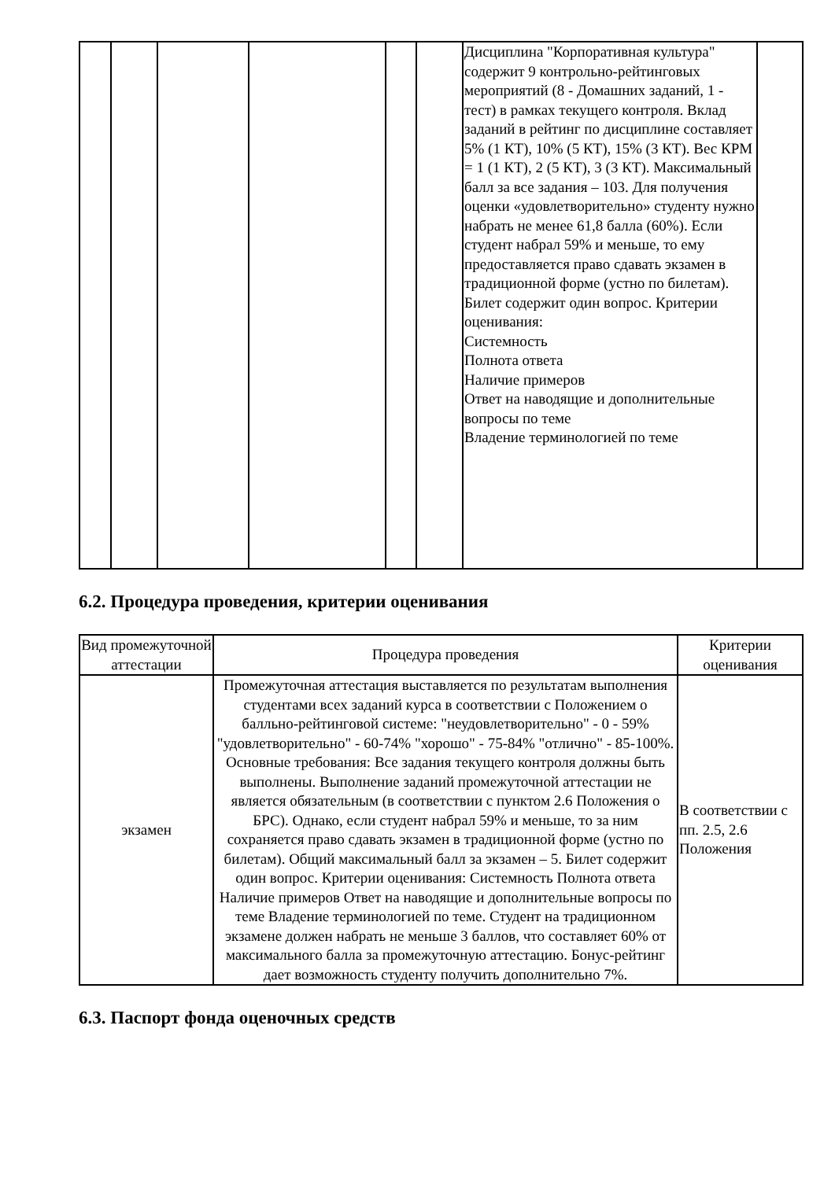| | | | | | | Дисциплина "Корпоративная культура" содержит 9 контрольно-рейтинговых мероприятий (8 - Домашних заданий, 1 - тест) в рамках текущего контроля. Вклад заданий в рейтинг по дисциплине составляет 5% (1 КТ), 10% (5 КТ), 15% (3 КТ). Вес КРМ = 1 (1 КТ), 2 (5 КТ), 3 (3 КТ). Максимальный балл за все задания – 103. Для получения оценки «удовлетворительно» студенту нужно набрать не менее 61,8 балла (60%). Если студент набрал 59% и меньше, то ему предоставляется право сдавать экзамен в традиционной форме (устно по билетам). Билет содержит один вопрос. Критерии оценивания: Системность Полнота ответа Наличие примеров Ответ на наводящие и дополнительные вопросы по теме Владение терминологией по теме | |
6.2. Процедура проведения, критерии оценивания
| Вид промежуточной аттестации | Процедура проведения | Критерии оценивания |
| --- | --- | --- |
| экзамен | Промежуточная аттестация выставляется по результатам выполнения студентами всех заданий курса в соответствии с Положением о балльно-рейтинговой системе: "неудовлетворительно" - 0 - 59% "удовлетворительно" - 60-74% "хорошо" - 75-84% "отлично" - 85-100%. Основные требования: Все задания текущего контроля должны быть выполнены. Выполнение заданий промежуточной аттестации не является обязательным (в соответствии с пунктом 2.6 Положения о БРС). Однако, если студент набрал 59% и меньше, то за ним сохраняется право сдавать экзамен в традиционной форме (устно по билетам). Общий максимальный балл за экзамен – 5. Билет содержит один вопрос. Критерии оценивания: Системность Полнота ответа Наличие примеров Ответ на наводящие и дополнительные вопросы по теме Владение терминологией по теме. Студент на традиционном экзамене должен набрать не меньше 3 баллов, что составляет 60% от максимального балла за промежуточную аттестацию. Бонус-рейтинг дает возможность студенту получить дополнительно 7%. | В соответствии с пп. 2.5, 2.6 Положения |
6.3. Паспорт фонда оценочных средств